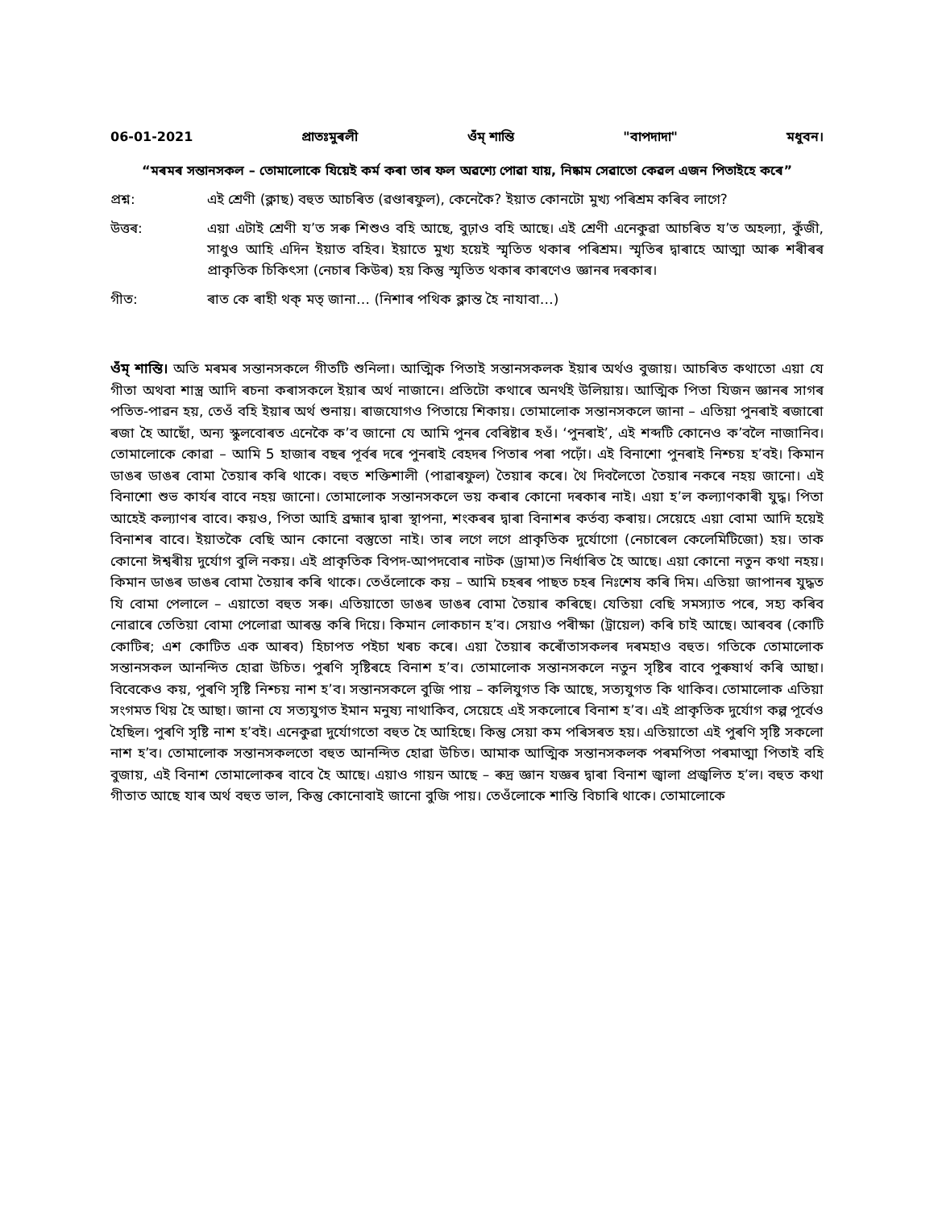06-01-2021 প্ৰাতঃমুৰলী ওঁম্ শান্তি "বাপদাদা" মধুবন।
“মৰমৰ সন্তানসকল – তোমালোকে যিয়েই কৰ্ম কৰা তাৰ ফল অৱশ্যে পোৱা যায়, নিষ্কাম সেৱাতো কেৱল এজন পিতাইহে কৰে”
প্ৰশ্ন: এই শ্ৰেণী (ক্লাছ) বহুত আচৰিত (ৱণ্ডাৰফুল), কেনেকৈ? ইয়াত কোনটো মুখ্য পৰিশ্ৰম কৰিব লাগে?
উত্তৰ: এয়া এটাই শ্ৰেণী য’ত সৰু শিশুও বহি আছে, বুঢ়াও বহি আছে। এই শ্ৰেণী এনেকুৱা আচৰিত য’ত অহল্যা, কুঁজী, সাধুও আহি এদিন ইয়াত বহিব। ইয়াতে মুখ্য হয়েই স্মৃতিত থকাৰ পৰিশ্ৰম। স্মৃতিৰ দ্বাৰাহে আত্মা আৰু শৰীৰৰ প্ৰাকৃতিক চিকিৎসা (নেচাৰ কিউৰ) হয় কিন্তু স্মৃতিত থকাৰ কাৰণেও জ্ঞানৰ দৰকাৰ।
গীত: ৰাত কে ৰাহী থক্ মত্ জানা… (নিশাৰ পথিক ক্লান্ত হৈ নাযাবা…)
ওঁম্ শান্তি। অতি মৰমৰ সন্তানসকলে গীতটি শুনিলা। আত্মিক পিতাই সন্তানসকলক ইয়াৰ অৰ্থও বুজায়। আচৰিত কথাতো এয়া যে গীতা অথবা শাস্ত্ৰ আদি ৰচনা কৰাসকলে ইয়াৰ অৰ্থ নাজানে। প্ৰতিটো কথাৰে অনৰ্থই উলিয়ায়। আত্মিক পিতা যিজন জ্ঞানৰ সাগৰ পতিত-পাৱন হয়, তেওঁ বহি ইয়াৰ অৰ্থ শুনায়। ৰাজযোগও পিতায়ে শিকায়। তোমালোক সন্তানসকলে জানা – এতিয়া পুনৰাই ৰজাৰো ৰজা হৈ আছোঁ, অন্য স্কুলবোৰত এনেকৈ ক’ব জানো যে আমি পুনৰ বেৰিষ্টাৰ হওঁ। ‘পুনৰাই’, এই শব্দটি কোনেও ক’বলৈ নাজানিব। তোমালোকে কোৱা – আমি 5 হাজাৰ বছৰ পূৰ্বৰ দৰে পুনৰাই বেহদৰ পিতাৰ পৰা পঢ়োঁ। এই বিনাশো পুনৰাই নিশ্চয় হ’বই। কিমান ডাঙৰ ডাঙৰ বোমা তৈয়াৰ কৰি থাকে। বহুত শক্তিশালী (পাৱাৰফুল) তৈয়াৰ কৰে। থৈ দিবলৈতো তৈয়াৰ নকৰে নহয় জানো। এই বিনাশো শুভ কাৰ্যৰ বাবে নহয় জানো। তোমালোক সন্তানসকলে ভয় কৰাৰ কোনো দৰকাৰ নাই। এয়া হ’ল কল্যাণকাৰী যুদ্ধ। পিতা আহেই কল্যাণৰ বাবে। কয়ও, পিতা আহি ব্ৰহ্মাৰ দ্বাৰা স্থাপনা, শংকৰৰ দ্বাৰা বিনাশৰ কৰ্তব্য কৰায়। সেয়েহে এয়া বোমা আদি হয়েই বিনাশৰ বাবে। ইয়াতকৈ বেছি আন কোনো বস্তুতো নাই। তাৰ লগে লগে প্ৰাকৃতিক দুৰ্যোগো (নেচাৰেল কেলেমিটিজো) হয়। তাক কোনো ঈশ্বৰীয় দুৰ্যোগ বুলি নকয়। এই প্ৰাকৃতিক বিপদ-আপদবোৰ নাটক (ড্ৰামা)ত নিৰ্ধাৰিত হৈ আছে। এয়া কোনো নতুন কথা নহয়। কিমান ডাঙৰ ডাঙৰ বোমা তৈয়াৰ কৰি থাকে। তেওঁলোকে কয় – আমি চহৰৰ পাছত চহৰ নিঃশেষ কৰি দিম। এতিয়া জাপানৰ যুদ্ধত যি বোমা পেলালে – এয়াতো বহুত সৰু। এতিয়াতো ডাঙৰ ডাঙৰ বোমা তৈয়াৰ কৰিছে। যেতিয়া বেছি সমস্যাত পৰে, সহ্য কৰিব নোৱাৰে তেতিয়া বোমা পেলোৱা আৰম্ভ কৰি দিয়ে। কিমান লোকচান হ’ব। সেয়াও পৰীক্ষা (ট্ৰায়েল) কৰি চাই আছে। আৰবৰ (কোটি কোটিৰ; এশ কোটিত এক আৰব) হিচাপত পইচা খৰচ কৰে। এয়া তৈয়াৰ কৰোঁতাসকলৰ দৰমহাও বহুত। গতিকে তোমালোক সন্তানসকল আনন্দিত হোৱা উচিত। পুৰণি সৃষ্টিৰহে বিনাশ হ’ব। তোমালোক সন্তানসকলে নতুন সৃষ্টিৰ বাবে পুৰুষাৰ্থ কৰি আছা। বিবেকেও কয়, পুৰণি সৃষ্টি নিশ্চয় নাশ হ’ব। সন্তানসকলে বুজি পায় – কলিযুগত কি আছে, সত্যযুগত কি থাকিব। তোমালোক এতিয়া সংগমত থিয় হৈ আছা। জানা যে সত্যযুগত ইমান মনুষ্য নাথাকিব, সেয়েহে এই সকলোৰে বিনাশ হ’ব। এই প্ৰাকৃতিক দুৰ্যোগ কল্প পূৰ্বেও হৈছিল। পুৰণি সৃষ্টি নাশ হ’বই। এনেকুৱা দুৰ্যোগতো বহুত হৈ আহিছে। কিন্তু সেয়া কম পৰিসৰত হয়। এতিয়াতো এই পুৰণি সৃষ্টি সকলো নাশ হ’ব। তোমালোক সন্তানসকলতো বহুত আনন্দিত হোৱা উচিত। আমাক আত্মিক সন্তানসকলক পৰমপিতা পৰমাত্মা পিতাই বহি বুজায়, এই বিনাশ তোমালোকৰ বাবে হৈ আছে। এয়াও গায়ন আছে – ৰুদ্ৰ জ্ঞান যজ্ঞৰ দ্বাৰা বিনাশ জ্বালা প্ৰজ্বলিত হ’ল। বহুত কথা গীতাত আছে যাৰ অৰ্থ বহুত ভাল, কিন্তু কোনোবাই জানো বুজি পায়। তেওঁলোকে শান্তি বিচাৰি থাকে। তোমালোকে